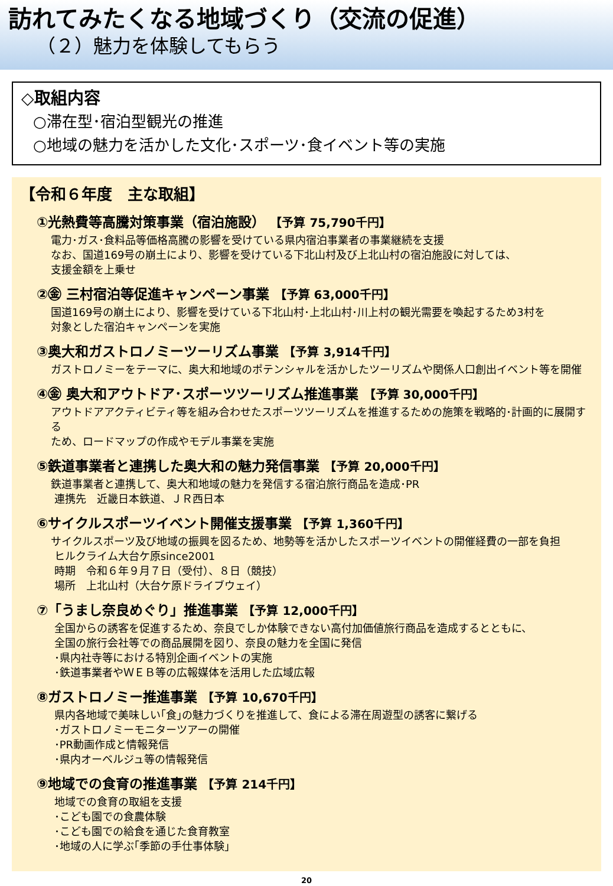訪れてみたくなる地域づくり（交流の促進）
（２）魅力を体験してもらう
◇取組内容
○滞在型･宿泊型観光の推進
○地域の魅力を活かした文化･スポーツ･食イベント等の実施
【令和６年度　主な取組】
①光熱費等高騰対策事業（宿泊施設） 【予算 75,790千円】
電力･ガス･食料品等価格高騰の影響を受けている県内宿泊事業者の事業継続を支援
なお、国道169号の崩土により、影響を受けている下北山村及び上北山村の宿泊施設に対しては、
支援金額を上乗せ
②㊎ 三村宿泊等促進キャンペーン事業 【予算 63,000千円】
国道169号の崩土により、影響を受けている下北山村･上北山村･川上村の観光需要を喚起するため3村を
対象とした宿泊キャンペーンを実施
③奥大和ガストロノミーツーリズム事業 【予算 3,914千円】
ガストロノミーをテーマに、奥大和地域のポテンシャルを活かしたツーリズムや関係人口創出イベント等を開催
④㊎ 奥大和アウトドア･スポーツツーリズム推進事業 【予算 30,000千円】
アウトドアアクティビティ等を組み合わせたスポーツツーリズムを推進するための施策を戦略的･計画的に展開する
ため、ロードマップの作成やモデル事業を実施
⑤鉄道事業者と連携した奥大和の魅力発信事業 【予算 20,000千円】
鉄道事業者と連携して、奥大和地域の魅力を発信する宿泊旅行商品を造成･PR
連携先　近畿日本鉄道、ＪＲ西日本
⑥サイクルスポーツイベント開催支援事業 【予算 1,360千円】
サイクルスポーツ及び地域の振興を図るため、地勢等を活かしたスポーツイベントの開催経費の一部を負担
ヒルクライム大台ケ原since2001
時期　令和６年９月７日（受付）、８日（競技）
場所　上北山村（大台ケ原ドライブウェイ）
⑦「うまし奈良めぐり」推進事業 【予算 12,000千円】
全国からの誘客を促進するため、奈良でしか体験できない高付加価値旅行商品を造成するとともに、
全国の旅行会社等での商品展開を図り、奈良の魅力を全国に発信
･県内社寺等における特別企画イベントの実施
･鉄道事業者やＷＥＢ等の広報媒体を活用した広域広報
⑧ガストロノミー推進事業 【予算 10,670千円】
県内各地域で美味しい｢食｣の魅力づくりを推進して、食による滞在周遊型の誘客に繋げる
･ガストロノミーモニターツアーの開催
･PR動画作成と情報発信
･県内オーベルジュ等の情報発信
⑨地域での食育の推進事業 【予算 214千円】
地域での食育の取組を支援
･こども園での食農体験
･こども園での給食を通じた食育教室
･地域の人に学ぶ｢季節の手仕事体験｣
20